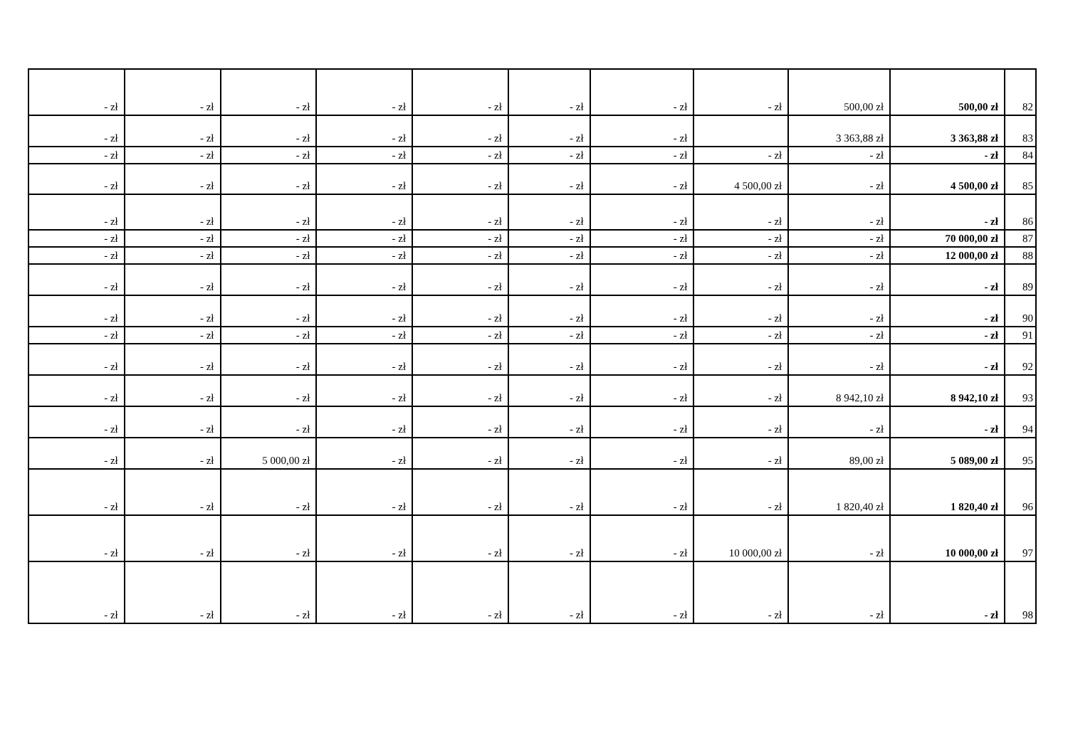| - zł | - zł | - zł | - zł | - zł | - zł | - zł | - zł | 500,00 zł | 500,00 zł | 82 |
| - zł | - zł | - zł | - zł | - zł | - zł | - zł | | 3 363,88 zł | 3 363,88 zł | 83 |
| - zł | - zł | - zł | - zł | - zł | - zł | - zł | - zł | - zł | - zł | 84 |
| - zł | - zł | - zł | - zł | - zł | - zł | - zł | 4 500,00 zł | - zł | 4 500,00 zł | 85 |
| - zł | - zł | - zł | - zł | - zł | - zł | - zł | - zł | - zł | - zł | 86 |
| - zł | - zł | - zł | - zł | - zł | - zł | - zł | - zł | - zł | 70 000,00 zł | 87 |
| - zł | - zł | - zł | - zł | - zł | - zł | - zł | - zł | - zł | 12 000,00 zł | 88 |
| - zł | - zł | - zł | - zł | - zł | - zł | - zł | - zł | - zł | - zł | 89 |
| - zł | - zł | - zł | - zł | - zł | - zł | - zł | - zł | - zł | - zł | 90 |
| - zł | - zł | - zł | - zł | - zł | - zł | - zł | - zł | - zł | - zł | 91 |
| - zł | - zł | - zł | - zł | - zł | - zł | - zł | - zł | - zł | - zł | 92 |
| - zł | - zł | - zł | - zł | - zł | - zł | - zł | - zł | 8 942,10 zł | 8 942,10 zł | 93 |
| - zł | - zł | - zł | - zł | - zł | - zł | - zł | - zł | - zł | - zł | 94 |
| - zł | - zł | 5 000,00 zł | - zł | - zł | - zł | - zł | - zł | 89,00 zł | 5 089,00 zł | 95 |
| - zł | - zł | - zł | - zł | - zł | - zł | - zł | - zł | 1 820,40 zł | 1 820,40 zł | 96 |
| - zł | - zł | - zł | - zł | - zł | - zł | - zł | 10 000,00 zł | - zł | 10 000,00 zł | 97 |
| - zł | - zł | - zł | - zł | - zł | - zł | - zł | - zł | - zł | - zł | 98 |